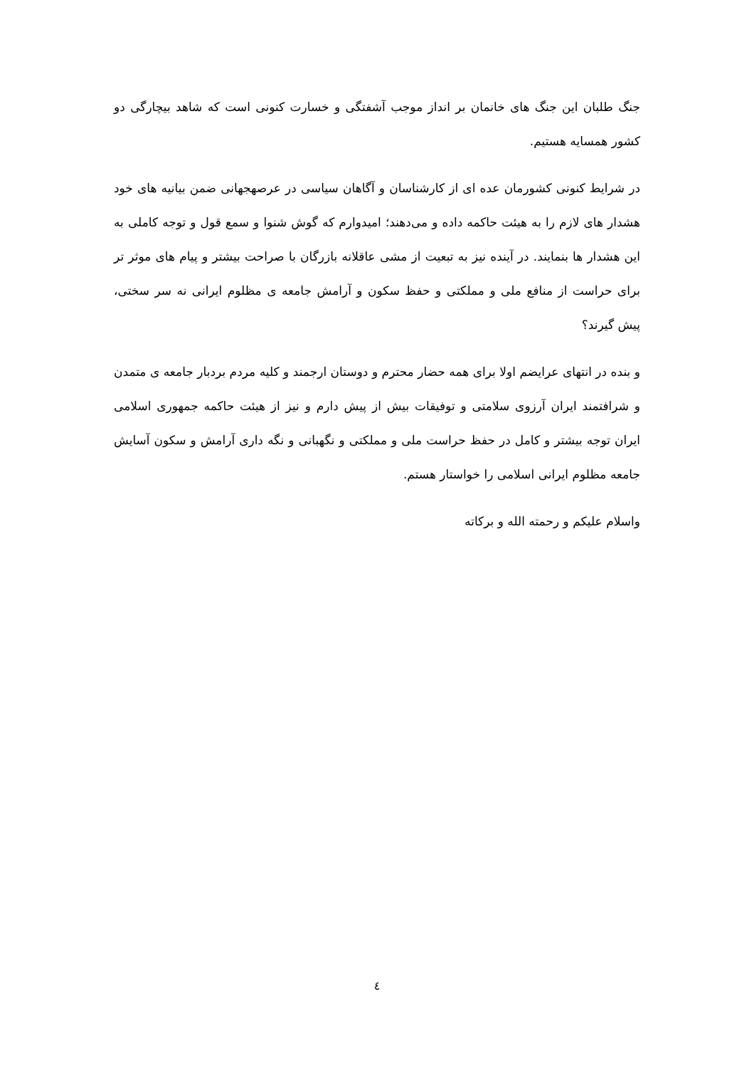جنگ طلبان این جنگ های خانمان بر انداز موجب آشفتگی و خسارت کنونی است که شاهد بیچارگی دو کشور همسایه هستیم.
در شرایط کنونی کشورمان عده ای از کارشناسان و آگاهان سیاسی در عرصهجهانی ضمن بیانیه های خود هشدار های لازم را به هیئت حاکمه داده و می‌دهند؛ امیدوارم که گوش شنوا و سمع قول و توجه کاملی به این هشدار ها بنمایند. در آینده نیز به تبعیت از مشی عاقلانه بازرگان با صراحت بیشتر و پیام های موثر تر برای حراست از منافع ملی و مملکتی و حفظ سکون و آرامش جامعه ی مظلوم ایرانی نه سر سختی، پیش گیرند؟
و بنده در انتهای عرایضم اولا برای همه حضار محترم و دوستان ارجمند و کلیه مردم بردبار جامعه ی متمدن و شرافتمند ایران آرزوی سلامتی و توفیقات بیش از پیش دارم و نیز از هیئت حاکمه جمهوری اسلامی ایران توجه بیشتر و کامل در حفظ حراست ملی و مملکتی و نگهبانی و نگه داری آرامش و سکون آسایش جامعه مظلوم ایرانی اسلامی را خواستار هستم.
واسلام علیکم و رحمته الله و برکاته
٤